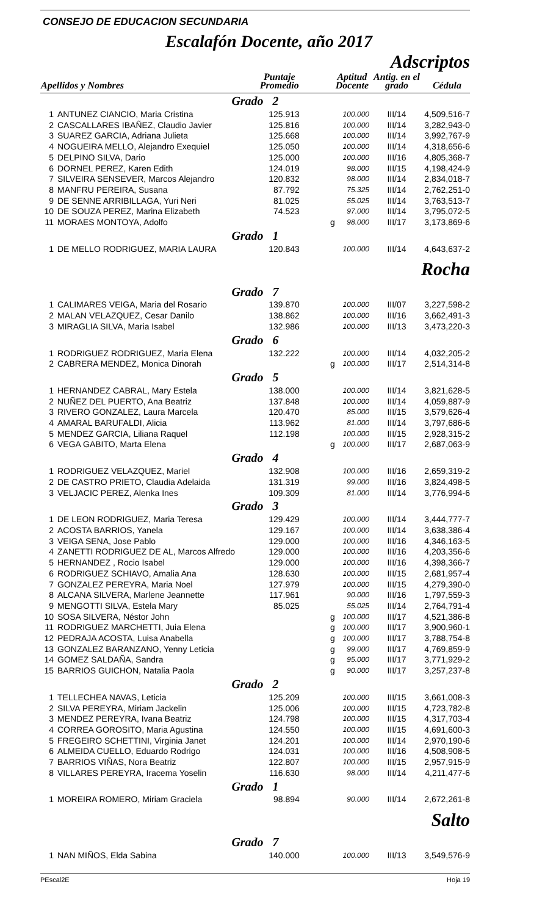CONSEJO DE EDUCACION SECUNDARIA
Escalafón Docente, año 2017
Adscriptos
| Apellidos y Nombres | | Puntaje Promedio | | Aptitud Docente | Antig. en el grado | Cédula |
| --- | --- | --- | --- | --- | --- | --- |
| Grado 2 | | | | | | |
| 1 | ANTUNEZ CIANCIO, Maria Cristina | 125.913 | | 100.000 | III/14 | 4,509,516-7 |
| 2 | CASCALLARES IBAÑEZ, Claudio Javier | 125.816 | | 100.000 | III/14 | 3,282,943-0 |
| 3 | SUAREZ GARCIA, Adriana Julieta | 125.668 | | 100.000 | III/14 | 3,992,767-9 |
| 4 | NOGUEIRA MELLO, Alejandro Exequiel | 125.050 | | 100.000 | III/14 | 4,318,656-6 |
| 5 | DELPINO SILVA, Dario | 125.000 | | 100.000 | III/16 | 4,805,368-7 |
| 6 | DORNEL PEREZ, Karen Edith | 124.019 | | 98.000 | III/15 | 4,198,424-9 |
| 7 | SILVEIRA SENSEVER, Marcos Alejandro | 120.832 | | 98.000 | III/14 | 2,834,018-7 |
| 8 | MANFRU PEREIRA, Susana | 87.792 | | 75.325 | III/14 | 2,762,251-0 |
| 9 | DE SENNE ARRIBILLAGA, Yuri Neri | 81.025 | | 55.025 | III/14 | 3,763,513-7 |
| 10 | DE SOUZA PEREZ, Marina Elizabeth | 74.523 | | 97.000 | III/14 | 3,795,072-5 |
| 11 | MORAES MONTOYA, Adolfo | | g | 98.000 | III/17 | 3,173,869-6 |
| Grado 1 | | | | | | |
| 1 | DE MELLO RODRIGUEZ, MARIA LAURA | 120.843 | | 100.000 | III/14 | 4,643,637-2 |
| Rocha | | | | | | |
| Grado 7 | | | | | | |
| 1 | CALIMARES VEIGA, Maria del Rosario | 139.870 | | 100.000 | III/07 | 3,227,598-2 |
| 2 | MALAN VELAZQUEZ, Cesar Danilo | 138.862 | | 100.000 | III/16 | 3,662,491-3 |
| 3 | MIRAGLIA SILVA, Maria Isabel | 132.986 | | 100.000 | III/13 | 3,473,220-3 |
| Grado 6 | | | | | | |
| 1 | RODRIGUEZ RODRIGUEZ, Maria Elena | 132.222 | | 100.000 | III/14 | 4,032,205-2 |
| 2 | CABRERA MENDEZ, Monica Dinorah | | g | 100.000 | III/17 | 2,514,314-8 |
| Grado 5 | | | | | | |
| 1 | HERNANDEZ CABRAL, Mary Estela | 138.000 | | 100.000 | III/14 | 3,821,628-5 |
| 2 | NUÑEZ DEL PUERTO, Ana Beatriz | 137.848 | | 100.000 | III/14 | 4,059,887-9 |
| 3 | RIVERO GONZALEZ, Laura Marcela | 120.470 | | 85.000 | III/15 | 3,579,626-4 |
| 4 | AMARAL BARUFALDI, Alicia | 113.962 | | 81.000 | III/14 | 3,797,686-6 |
| 5 | MENDEZ GARCIA, Liliana Raquel | 112.198 | | 100.000 | III/15 | 2,928,315-2 |
| 6 | VEGA GABITO, Marta Elena | | g | 100.000 | III/17 | 2,687,063-9 |
| Grado 4 | | | | | | |
| 1 | RODRIGUEZ VELAZQUEZ, Mariel | 132.908 | | 100.000 | III/16 | 2,659,319-2 |
| 2 | DE CASTRO PRIETO, Claudia Adelaida | 131.319 | | 99.000 | III/16 | 3,824,498-5 |
| 3 | VELJACIC PEREZ, Alenka Ines | 109.309 | | 81.000 | III/14 | 3,776,994-6 |
| Grado 3 | | | | | | |
| 1 | DE LEON RODRIGUEZ, Maria Teresa | 129.429 | | 100.000 | III/14 | 3,444,777-7 |
| 2 | ACOSTA BARRIOS, Yanela | 129.167 | | 100.000 | III/14 | 3,638,386-4 |
| 3 | VEIGA SENA, Jose Pablo | 129.000 | | 100.000 | III/16 | 4,346,163-5 |
| 4 | ZANETTI RODRIGUEZ DE AL, Marcos Alfredo | 129.000 | | 100.000 | III/16 | 4,203,356-6 |
| 5 | HERNANDEZ , Rocio Isabel | 129.000 | | 100.000 | III/16 | 4,398,366-7 |
| 6 | RODRIGUEZ SCHIAVO, Amalia Ana | 128.630 | | 100.000 | III/15 | 2,681,957-4 |
| 7 | GONZALEZ PEREYRA, Maria Noel | 127.979 | | 100.000 | III/15 | 4,279,390-0 |
| 8 | ALCANA SILVERA, Marlene Jeannette | 117.961 | | 90.000 | III/16 | 1,797,559-3 |
| 9 | MENGOTTI SILVA, Estela Mary | 85.025 | | 55.025 | III/14 | 2,764,791-4 |
| 10 | SOSA SILVERA, Néstor John | | g | 100.000 | III/17 | 4,521,386-8 |
| 11 | RODRIGUEZ MARCHETTI, Juia Elena | | g | 100.000 | III/17 | 3,900,960-1 |
| 12 | PEDRAJA ACOSTA, Luisa Anabella | | g | 100.000 | III/17 | 3,788,754-8 |
| 13 | GONZALEZ BARANZANO, Yenny Leticia | | g | 99.000 | III/17 | 4,769,859-9 |
| 14 | GOMEZ SALDAÑA, Sandra | | g | 95.000 | III/17 | 3,771,929-2 |
| 15 | BARRIOS GUICHON, Natalia Paola | | g | 90.000 | III/17 | 3,257,237-8 |
| Grado 2 | | | | | | |
| 1 | TELLECHEA NAVAS, Leticia | 125.209 | | 100.000 | III/15 | 3,661,008-3 |
| 2 | SILVA PEREYRA, Miriam Jackelin | 125.006 | | 100.000 | III/15 | 4,723,782-8 |
| 3 | MENDEZ PEREYRA, Ivana Beatriz | 124.798 | | 100.000 | III/15 | 4,317,703-4 |
| 4 | CORREA GOROSITO, Maria Agustina | 124.550 | | 100.000 | III/15 | 4,691,600-3 |
| 5 | FREGEIRO SCHETTINI, Virginia Janet | 124.201 | | 100.000 | III/14 | 2,970,190-6 |
| 6 | ALMEIDA CUELLO, Eduardo Rodrigo | 124.031 | | 100.000 | III/16 | 4,508,908-5 |
| 7 | BARRIOS VIÑAS, Nora Beatriz | 122.807 | | 100.000 | III/15 | 2,957,915-9 |
| 8 | VILLARES PEREYRA, Iracema Yoselin | 116.630 | | 98.000 | III/14 | 4,211,477-6 |
| Grado 1 | | | | | | |
| 1 | MOREIRA ROMERO, Miriam Graciela | 98.894 | | 90.000 | III/14 | 2,672,261-8 |
| Salto | | | | | | |
| Grado 7 | | | | | | |
| 1 | NAN MIÑOS, Elda Sabina | 140.000 | | 100.000 | III/13 | 3,549,576-9 |
PEscal2E Hoja 19